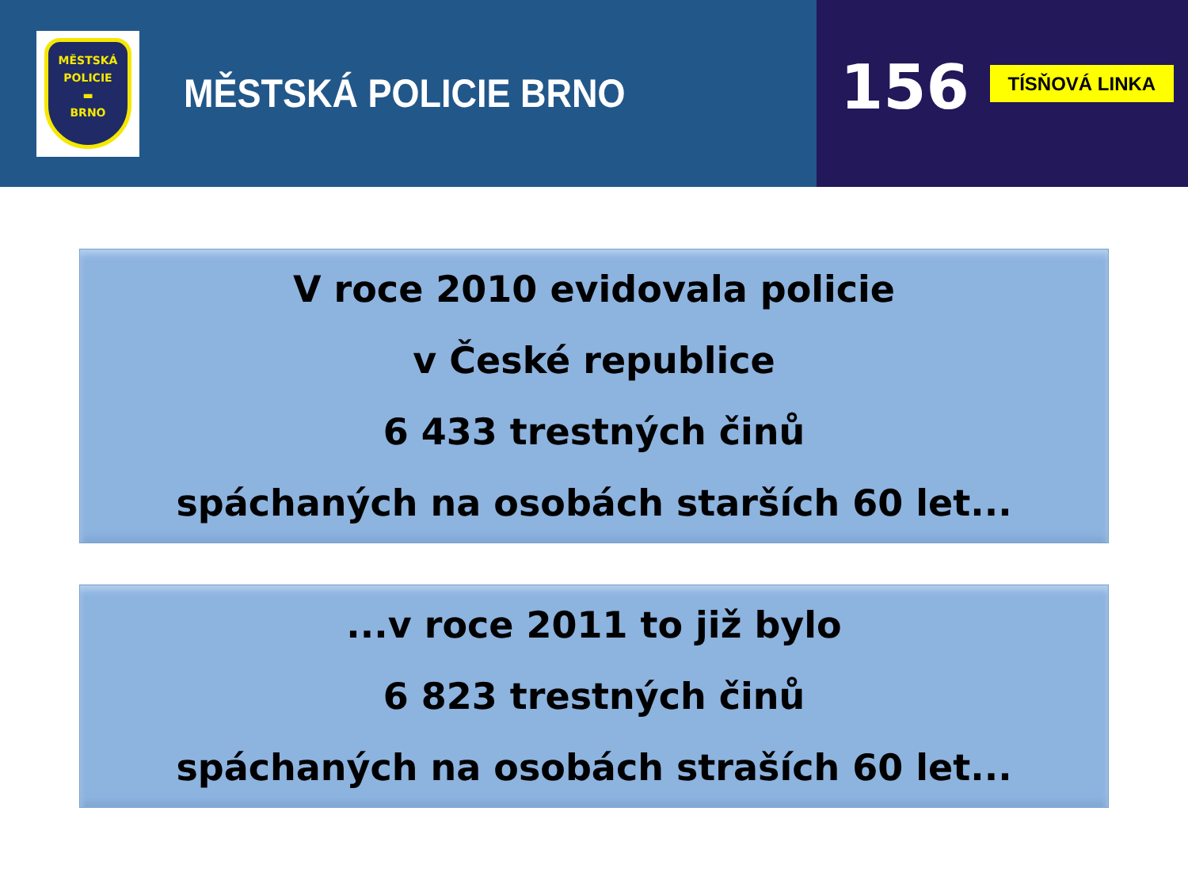MĚSTSKÁ
POLICIE
▬
BRNO
MĚSTSKÁ POLICIE BRNO
156
TÍSŇOVÁ LINKA
V roce 2010 evidovala policie
v České republice
6 433 trestných činů
spáchaných na osobách starších 60 let...
...v roce 2011 to již bylo
6 823 trestných činů
spáchaných na osobách straších 60 let...